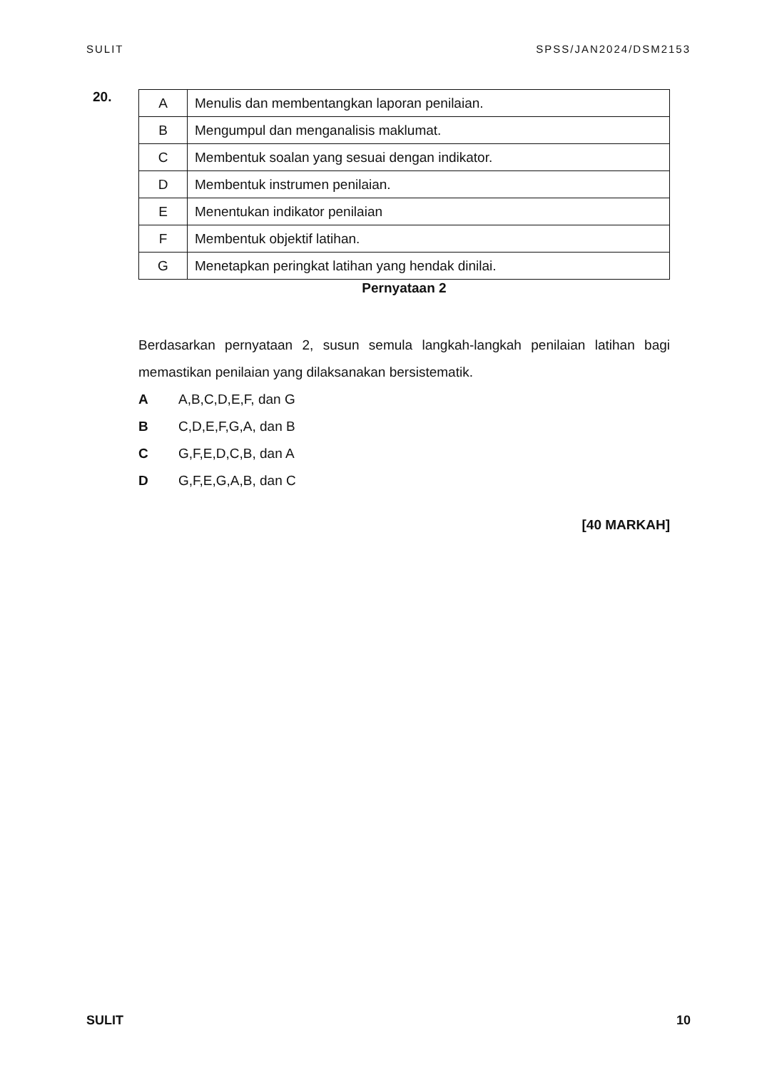SULIT SPSS/JAN2024/DSM2153
20.
| A | Menulis dan membentangkan laporan penilaian. |
| B | Mengumpul dan menganalisis maklumat. |
| C | Membentuk soalan yang sesuai dengan indikator. |
| D | Membentuk instrumen penilaian. |
| E | Menentukan indikator penilaian |
| F | Membentuk objektif latihan. |
| G | Menetapkan peringkat latihan yang hendak dinilai. |
Pernyataan 2
Berdasarkan pernyataan 2, susun semula langkah-langkah penilaian latihan bagi memastikan penilaian yang dilaksanakan bersistematik.
A A,B,C,D,E,F, dan G
B C,D,E,F,G,A, dan B
C G,F,E,D,C,B, dan A
D G,F,E,G,A,B, dan C
[40 MARKAH]
SULIT 10